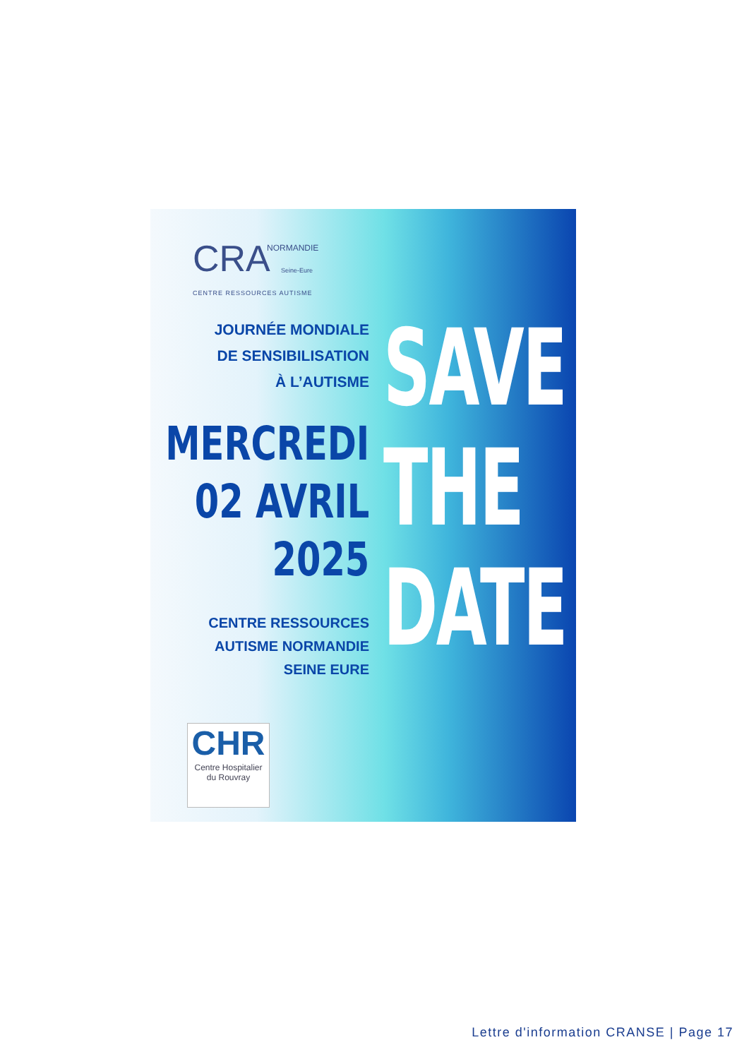CRA
NORMANDIE
Seine-Eure
CENTRE RESSOURCES AUTISME
JOURNÉE MONDIALE
DE SENSIBILISATION
À L’AUTISME
MERCREDI
02 AVRIL
2025
CENTRE RESSOURCES
AUTISME NORMANDIE
SEINE EURE
SAVE
THE
DATE
CHR
Centre Hospitalier
du Rouvray
Lettre d'information CRANSE | Page 17